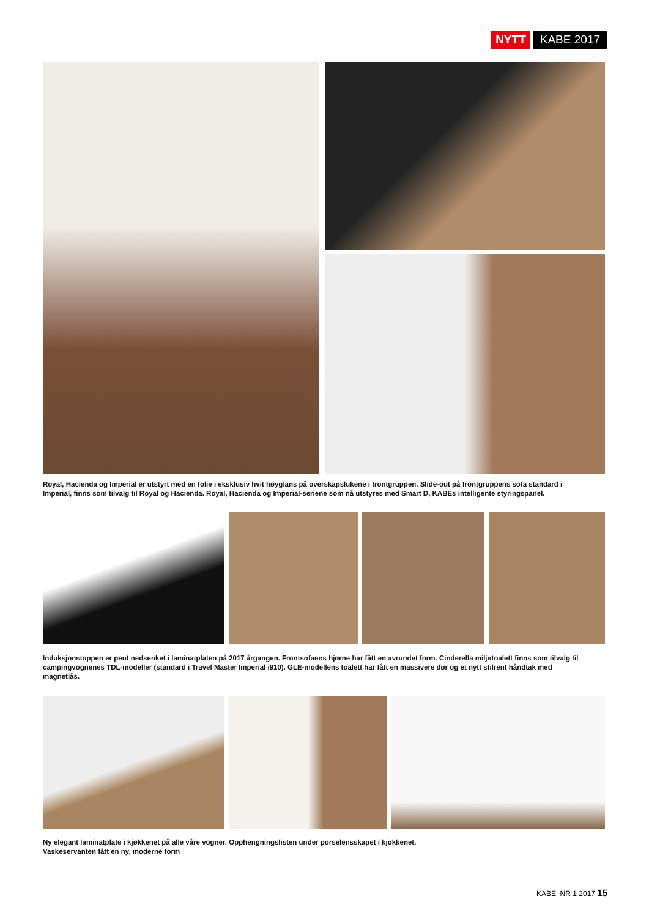NYTT KABE 2017
Royal, Hacienda og Imperial er utstyrt med en folie i eksklusiv hvit høyglans på overskapslukene i frontgruppen. Slide-out på frontgruppens sofa standard i Imperial, finns som tilvalg til Royal og Hacienda. Royal, Hacienda og Imperial-seriene som nå utstyres med Smart D, KABEs intelligente styringspanel.
Induksjonstoppen er pent nedsenket i laminatplaten på 2017 årgangen. Frontsofaens hjørne har fått en avrundet form. Cinderella miljøtoalett finns som tilvalg til campingvognenes TDL-modeller (standard i Travel Master Imperial i910). GLE-modellens toalett har fått en massivere dør og et nytt stilrent håndtak med magnetlås.
Ny elegant laminatplate i kjøkkenet på alle våre vogner. Opphengningslisten under porselensskapet i kjøkkenet.
Vaskeservanten fått en ny, moderne form
KABE NR 1 2017 15